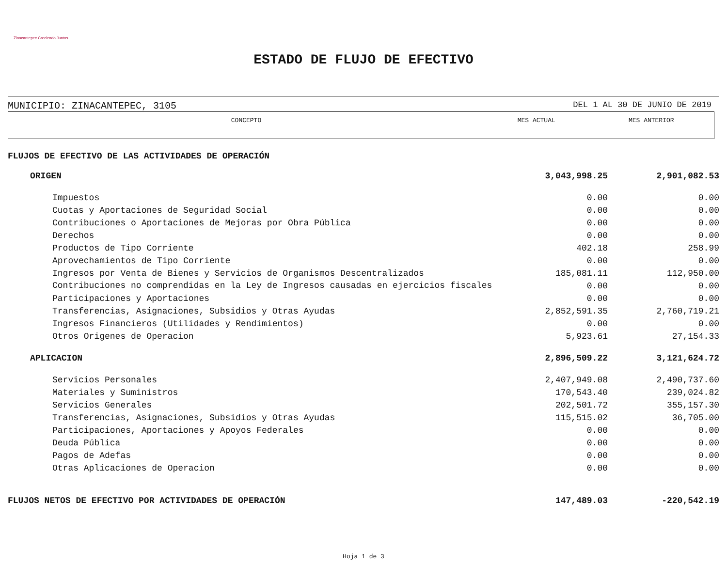Zinacantepec Creciendo Juntos
ESTADO DE FLUJO DE EFECTIVO
MUNICIPIO: ZINACANTEPEC, 3105 DEL 1 AL 30 DE JUNIO DE 2019
| CONCEPTO | MES ACTUAL | MES ANTERIOR |
| --- | --- | --- |
| FLUJOS DE EFECTIVO DE LAS ACTIVIDADES DE OPERACIÓN | | |
| ORIGEN | 3,043,998.25 | 2,901,082.53 |
| Impuestos | 0.00 | 0.00 |
| Cuotas y Aportaciones de Seguridad Social | 0.00 | 0.00 |
| Contribuciones o Aportaciones de Mejoras por Obra Pública | 0.00 | 0.00 |
| Derechos | 0.00 | 0.00 |
| Productos de Tipo Corriente | 402.18 | 258.99 |
| Aprovechamientos de Tipo Corriente | 0.00 | 0.00 |
| Ingresos por Venta de Bienes y Servicios de Organismos Descentralizados | 185,081.11 | 112,950.00 |
| Contribuciones no comprendidas en la Ley de Ingresos causadas en ejercicios fiscales | 0.00 | 0.00 |
| Participaciones y Aportaciones | 0.00 | 0.00 |
| Transferencias, Asignaciones, Subsidios y Otras Ayudas | 2,852,591.35 | 2,760,719.21 |
| Ingresos Financieros (Utilidades y Rendimientos) | 0.00 | 0.00 |
| Otros Origenes de Operacion | 5,923.61 | 27,154.33 |
| APLICACION | 2,896,509.22 | 3,121,624.72 |
| Servicios Personales | 2,407,949.08 | 2,490,737.60 |
| Materiales y Suministros | 170,543.40 | 239,024.82 |
| Servicios Generales | 202,501.72 | 355,157.30 |
| Transferencias, Asignaciones, Subsidios y Otras Ayudas | 115,515.02 | 36,705.00 |
| Participaciones, Aportaciones y Apoyos Federales | 0.00 | 0.00 |
| Deuda Pública | 0.00 | 0.00 |
| Pagos de Adefas | 0.00 | 0.00 |
| Otras Aplicaciones de Operacion | 0.00 | 0.00 |
| FLUJOS NETOS DE EFECTIVO POR ACTIVIDADES DE OPERACIÓN | 147,489.03 | -220,542.19 |
Hoja 1 de 3